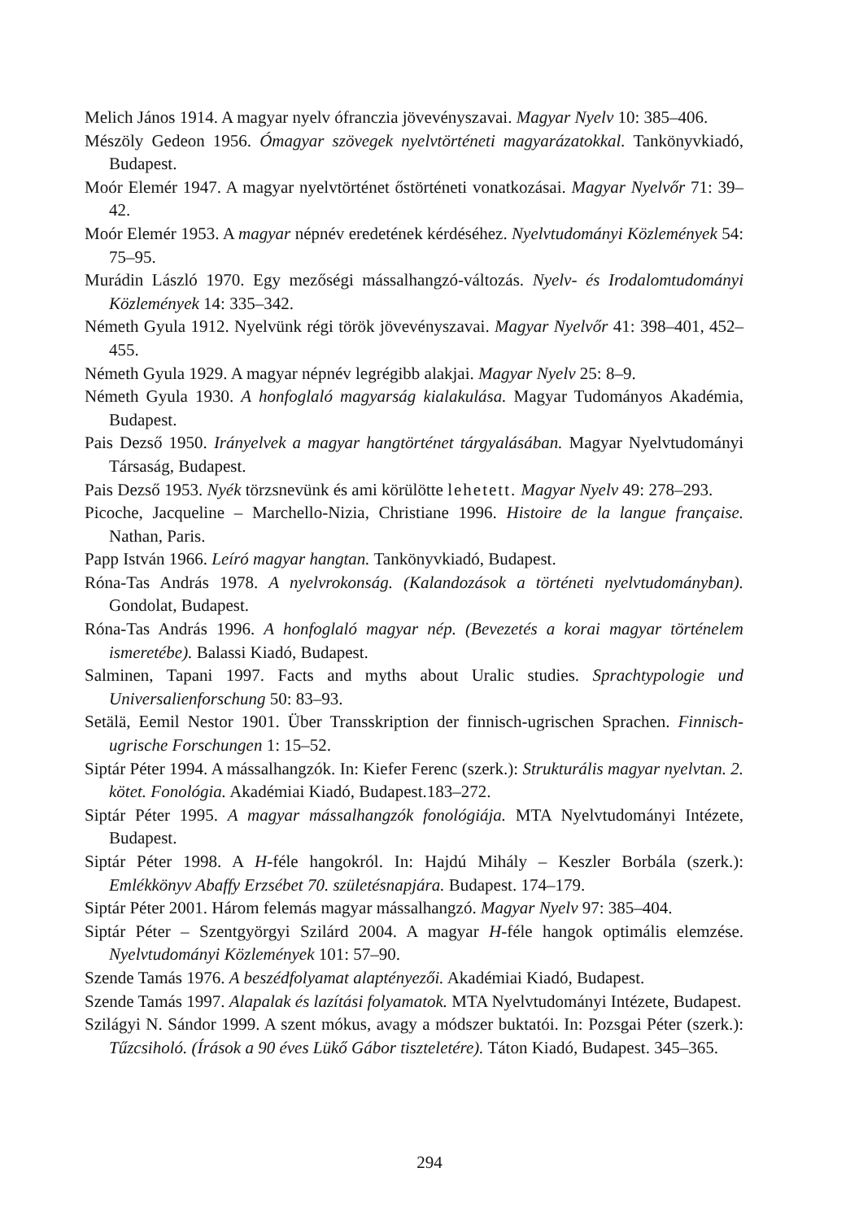Melich János 1914. A magyar nyelv ófranczia jövevényszavai. Magyar Nyelv 10: 385–406.
Mészöly Gedeon 1956. Ómagyar szövegek nyelvtörténeti magyarázatokkal. Tankönyvkiadó, Budapest.
Moór Elemér 1947. A magyar nyelvtörténet őstörténeti vonatkozásai. Magyar Nyelvőr 71: 39–42.
Moór Elemér 1953. A magyar népnév eredetének kérdéséhez. Nyelvtudományi Közlemények 54: 75–95.
Murádin László 1970. Egy mezőségi mássalhangzó-változás. Nyelv- és Irodalomtudományi Közlemények 14: 335–342.
Németh Gyula 1912. Nyelvünk régi török jövevényszavai. Magyar Nyelvőr 41: 398–401, 452–455.
Németh Gyula 1929. A magyar népnév legrégibb alakjai. Magyar Nyelv 25: 8–9.
Németh Gyula 1930. A honfoglaló magyarság kialakulása. Magyar Tudományos Akadémia, Budapest.
Pais Dezső 1950. Irányelvek a magyar hangtörténet tárgyalásában. Magyar Nyelvtudományi Társaság, Budapest.
Pais Dezső 1953. Nyék törzsnevünk és ami körülötte lehetett. Magyar Nyelv 49: 278–293.
Picoche, Jacqueline – Marchello-Nizia, Christiane 1996. Histoire de la langue française. Nathan, Paris.
Papp István 1966. Leíró magyar hangtan. Tankönyvkiadó, Budapest.
Róna-Tas András 1978. A nyelvrokonság. (Kalandozások a történeti nyelvtudományban). Gondolat, Budapest.
Róna-Tas András 1996. A honfoglaló magyar nép. (Bevezetés a korai magyar történelem ismeretébe). Balassi Kiadó, Budapest.
Salminen, Tapani 1997. Facts and myths about Uralic studies. Sprachtypologie und Universalienforschung 50: 83–93.
Setälä, Eemil Nestor 1901. Über Transskription der finnisch-ugrischen Sprachen. Finnisch-ugrische Forschungen 1: 15–52.
Siptár Péter 1994. A mássalhangzók. In: Kiefer Ferenc (szerk.): Strukturális magyar nyelvtan. 2. kötet. Fonológia. Akadémiai Kiadó, Budapest.183–272.
Siptár Péter 1995. A magyar mássalhangzók fonológiája. MTA Nyelvtudományi Intézete, Budapest.
Siptár Péter 1998. A H-féle hangokról. In: Hajdú Mihály – Keszler Borbála (szerk.): Emlékkönyv Abaffy Erzsébet 70. születésnapjára. Budapest. 174–179.
Siptár Péter 2001. Három felemás magyar mássalhangzó. Magyar Nyelv 97: 385–404.
Siptár Péter – Szentgyörgyi Szilárd 2004. A magyar H-féle hangok optimális elemzése. Nyelvtudományi Közlemények 101: 57–90.
Szende Tamás 1976. A beszédfolyamat alaptényezői. Akadémiai Kiadó, Budapest.
Szende Tamás 1997. Alapalak és lazítási folyamatok. MTA Nyelvtudományi Intézete, Budapest.
Szilágyi N. Sándor 1999. A szent mókus, avagy a módszer buktatói. In: Pozsgai Péter (szerk.): Tűzcsiholó. (Írások a 90 éves Lükő Gábor tiszteletére). Táton Kiadó, Budapest. 345–365.
294